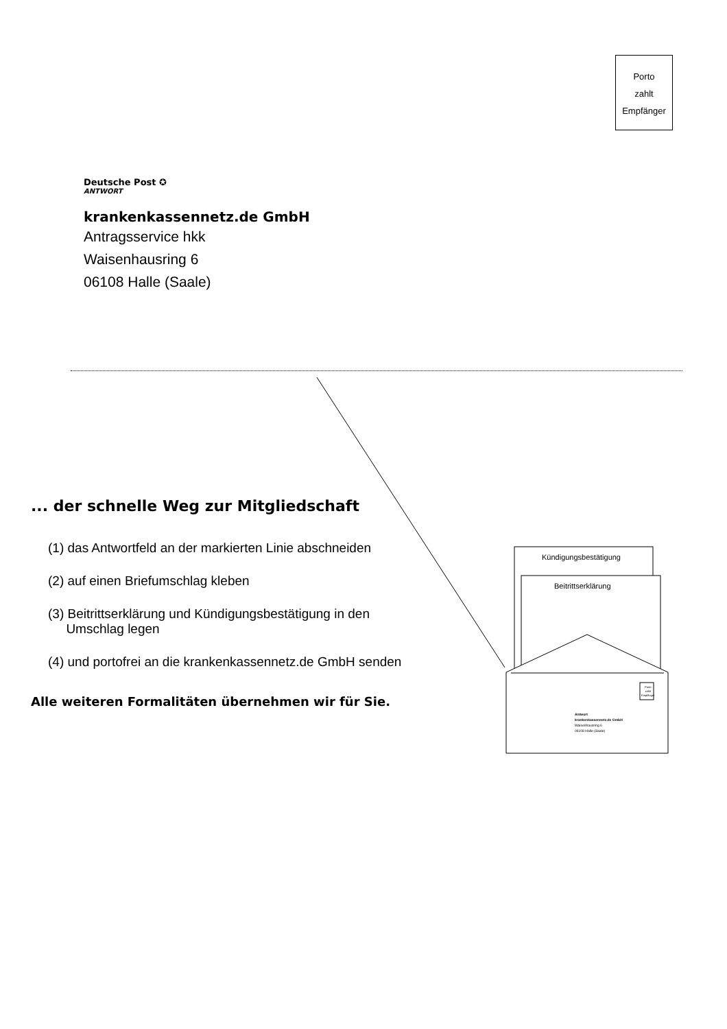Porto
zahlt
Empfänger
Deutsche Post ✪
ANTWORT
krankenkassennetz.de GmbH
Antragsservice hkk
Waisenhausring 6
06108 Halle (Saale)
... der schnelle Weg zur Mitgliedschaft
(1) das Antwortfeld an der markierten Linie abschneiden
(2) auf einen Briefumschlag kleben
(3) Beitrittserklärung und Kündigungsbestätigung in den
Umschlag legen
(4) und portofrei an die krankenkassennetz.de GmbH senden
Alle weiteren Formalitäten übernehmen wir für Sie.
Kündigungsbestätigung
Beitrittserklärung
Porto
zahlt
Empfänger
Antwort
krankenkassennetz.de GmbH
Waisenhausring 6
06108 Halle (Saale)